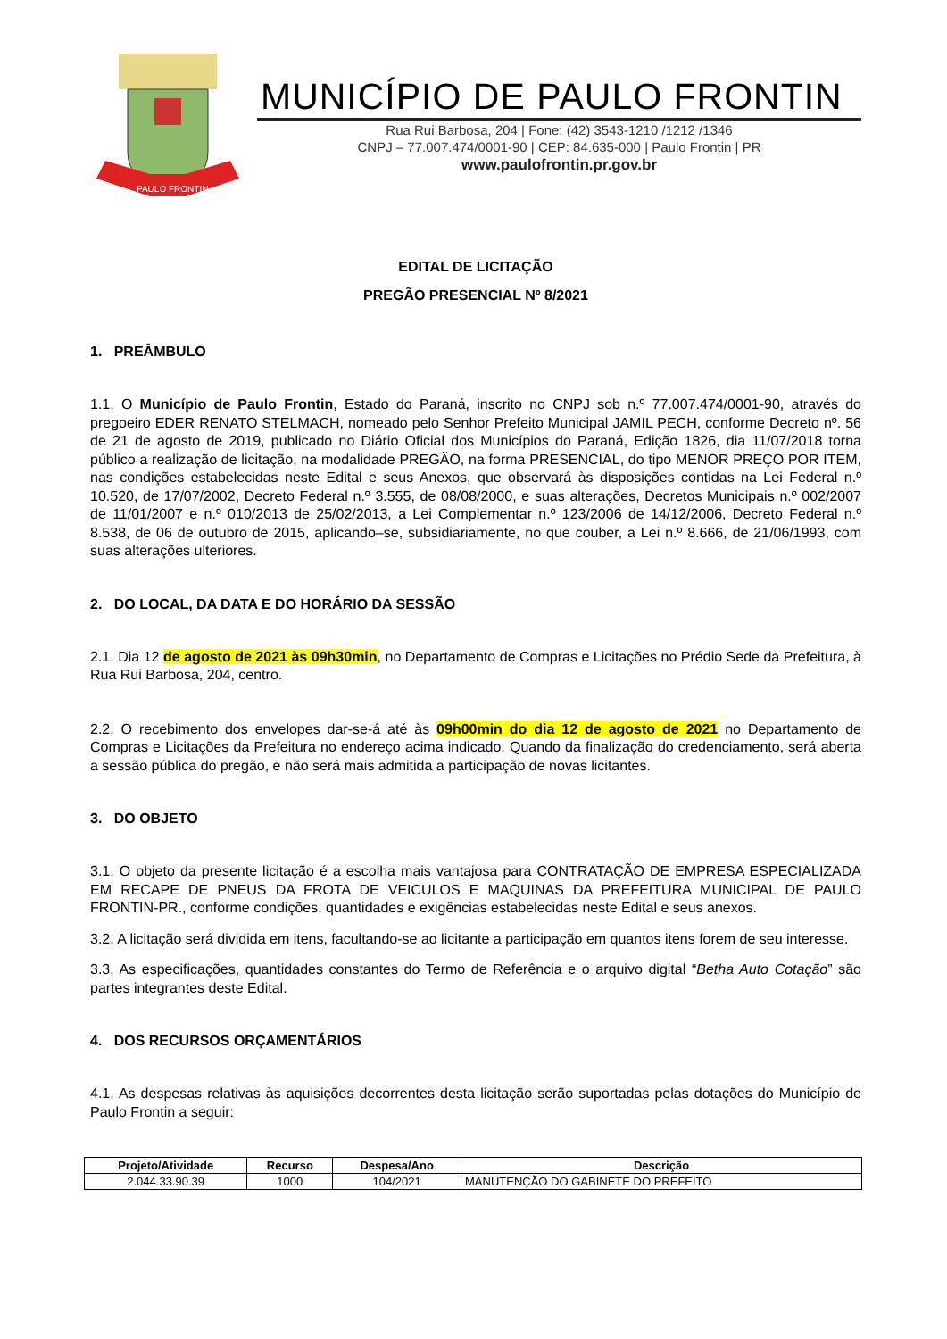PAULO FRONTIN
MUNICÍPIO DE PAULO FRONTIN
Rua Rui Barbosa, 204 | Fone: (42) 3543-1210 /1212 /1346
CNPJ – 77.007.474/0001-90 | CEP: 84.635-000 | Paulo Frontin | PR
www.paulofrontin.pr.gov.br
EDITAL DE LICITAÇÃO
PREGÃO PRESENCIAL Nº 8/2021
1. PREÂMBULO
1.1. O Município de Paulo Frontin, Estado do Paraná, inscrito no CNPJ sob n.º 77.007.474/0001-90, através do pregoeiro EDER RENATO STELMACH, nomeado pelo Senhor Prefeito Municipal JAMIL PECH, conforme Decreto nº. 56 de 21 de agosto de 2019, publicado no Diário Oficial dos Municípios do Paraná, Edição 1826, dia 11/07/2018 torna público a realização de licitação, na modalidade PREGÃO, na forma PRESENCIAL, do tipo MENOR PREÇO POR ITEM, nas condições estabelecidas neste Edital e seus Anexos, que observará às disposições contidas na Lei Federal n.º 10.520, de 17/07/2002, Decreto Federal n.º 3.555, de 08/08/2000, e suas alterações, Decretos Municipais n.º 002/2007 de 11/01/2007 e n.º 010/2013 de 25/02/2013, a Lei Complementar n.º 123/2006 de 14/12/2006, Decreto Federal n.º 8.538, de 06 de outubro de 2015, aplicando–se, subsidiariamente, no que couber, a Lei n.º 8.666, de 21/06/1993, com suas alterações ulteriores.
2. DO LOCAL, DA DATA E DO HORÁRIO DA SESSÃO
2.1. Dia 12 de agosto de 2021 às 09h30min, no Departamento de Compras e Licitações no Prédio Sede da Prefeitura, à Rua Rui Barbosa, 204, centro.
2.2. O recebimento dos envelopes dar-se-á até às 09h00min do dia 12 de agosto de 2021 no Departamento de Compras e Licitações da Prefeitura no endereço acima indicado. Quando da finalização do credenciamento, será aberta a sessão pública do pregão, e não será mais admitida a participação de novas licitantes.
3. DO OBJETO
3.1. O objeto da presente licitação é a escolha mais vantajosa para CONTRATAÇÃO DE EMPRESA ESPECIALIZADA EM RECAPE DE PNEUS DA FROTA DE VEICULOS E MAQUINAS DA PREFEITURA MUNICIPAL DE PAULO FRONTIN-PR., conforme condições, quantidades e exigências estabelecidas neste Edital e seus anexos.
3.2. A licitação será dividida em itens, facultando-se ao licitante a participação em quantos itens forem de seu interesse.
3.3. As especificações, quantidades constantes do Termo de Referência e o arquivo digital “Betha Auto Cotação” são partes integrantes deste Edital.
4. DOS RECURSOS ORÇAMENTÁRIOS
4.1. As despesas relativas às aquisições decorrentes desta licitação serão suportadas pelas dotações do Município de Paulo Frontin a seguir:
| Projeto/Atividade | Recurso | Despesa/Ano | Descrição |
| --- | --- | --- | --- |
| 2.044.33.90.39 | 1000 | 104/2021 | MANUTENÇÃO DO GABINETE DO PREFEITO |